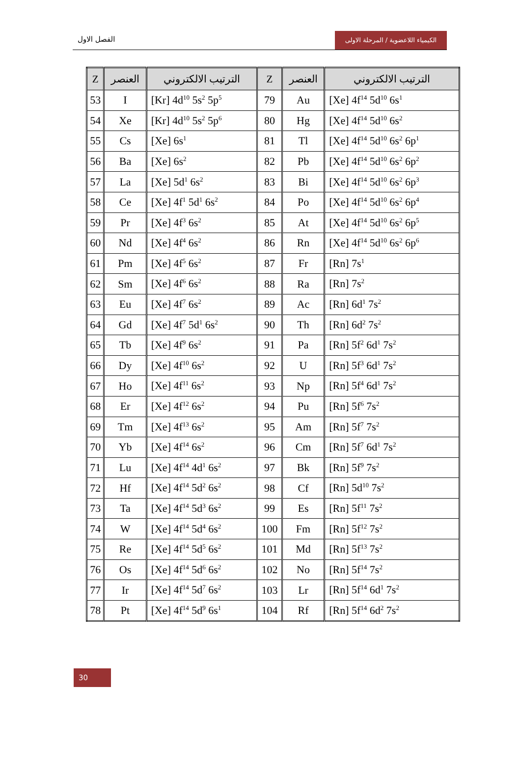الفصل الاول
الكيمياء اللاعضوية / المرحلة الاولى
| Z | العنصر | الترتيب الالكتروني | Z | العنصر | الترتيب الالكتروني |
| --- | --- | --- | --- | --- | --- |
| 53 | I | [Kr] 4d<sup>10</sup> 5s<sup>2</sup> 5p<sup>5</sup> | 79 | Au | [Xe] 4f<sup>14</sup> 5d<sup>10</sup> 6s<sup>1</sup> |
| 54 | Xe | [Kr] 4d<sup>10</sup> 5s<sup>2</sup> 5p<sup>6</sup> | 80 | Hg | [Xe] 4f<sup>14</sup> 5d<sup>10</sup> 6s<sup>2</sup> |
| 55 | Cs | [Xe] 6s<sup>1</sup> | 81 | Tl | [Xe] 4f<sup>14</sup> 5d<sup>10</sup> 6s<sup>2</sup> 6p<sup>1</sup> |
| 56 | Ba | [Xe] 6s<sup>2</sup> | 82 | Pb | [Xe] 4f<sup>14</sup> 5d<sup>10</sup> 6s<sup>2</sup> 6p<sup>2</sup> |
| 57 | La | [Xe] 5d<sup>1</sup> 6s<sup>2</sup> | 83 | Bi | [Xe] 4f<sup>14</sup> 5d<sup>10</sup> 6s<sup>2</sup> 6p<sup>3</sup> |
| 58 | Ce | [Xe] 4f<sup>1</sup> 5d<sup>1</sup> 6s<sup>2</sup> | 84 | Po | [Xe] 4f<sup>14</sup> 5d<sup>10</sup> 6s<sup>2</sup> 6p<sup>4</sup> |
| 59 | Pr | [Xe] 4f<sup>3</sup> 6s<sup>2</sup> | 85 | At | [Xe] 4f<sup>14</sup> 5d<sup>10</sup> 6s<sup>2</sup> 6p<sup>5</sup> |
| 60 | Nd | [Xe] 4f<sup>4</sup> 6s<sup>2</sup> | 86 | Rn | [Xe] 4f<sup>14</sup> 5d<sup>10</sup> 6s<sup>2</sup> 6p<sup>6</sup> |
| 61 | Pm | [Xe] 4f<sup>5</sup> 6s<sup>2</sup> | 87 | Fr | [Rn] 7s<sup>1</sup> |
| 62 | Sm | [Xe] 4f<sup>6</sup> 6s<sup>2</sup> | 88 | Ra | [Rn] 7s<sup>2</sup> |
| 63 | Eu | [Xe] 4f<sup>7</sup> 6s<sup>2</sup> | 89 | Ac | [Rn] 6d<sup>1</sup> 7s<sup>2</sup> |
| 64 | Gd | [Xe] 4f<sup>7</sup> 5d<sup>1</sup> 6s<sup>2</sup> | 90 | Th | [Rn] 6d<sup>2</sup> 7s<sup>2</sup> |
| 65 | Tb | [Xe] 4f<sup>9</sup> 6s<sup>2</sup> | 91 | Pa | [Rn] 5f<sup>2</sup> 6d<sup>1</sup> 7s<sup>2</sup> |
| 66 | Dy | [Xe] 4f<sup>10</sup> 6s<sup>2</sup> | 92 | U | [Rn] 5f<sup>3</sup> 6d<sup>1</sup> 7s<sup>2</sup> |
| 67 | Ho | [Xe] 4f<sup>11</sup> 6s<sup>2</sup> | 93 | Np | [Rn] 5f<sup>4</sup> 6d<sup>1</sup> 7s<sup>2</sup> |
| 68 | Er | [Xe] 4f<sup>12</sup> 6s<sup>2</sup> | 94 | Pu | [Rn] 5f<sup>6</sup> 7s<sup>2</sup> |
| 69 | Tm | [Xe] 4f<sup>13</sup> 6s<sup>2</sup> | 95 | Am | [Rn] 5f<sup>7</sup> 7s<sup>2</sup> |
| 70 | Yb | [Xe] 4f<sup>14</sup> 6s<sup>2</sup> | 96 | Cm | [Rn] 5f<sup>7</sup> 6d<sup>1</sup> 7s<sup>2</sup> |
| 71 | Lu | [Xe] 4f<sup>14</sup> 4d<sup>1</sup> 6s<sup>2</sup> | 97 | Bk | [Rn] 5f<sup>9</sup> 7s<sup>2</sup> |
| 72 | Hf | [Xe] 4f<sup>14</sup> 5d<sup>2</sup> 6s<sup>2</sup> | 98 | Cf | [Rn] 5d<sup>10</sup> 7s<sup>2</sup> |
| 73 | Ta | [Xe] 4f<sup>14</sup> 5d<sup>3</sup> 6s<sup>2</sup> | 99 | Es | [Rn] 5f<sup>11</sup> 7s<sup>2</sup> |
| 74 | W | [Xe] 4f<sup>14</sup> 5d<sup>4</sup> 6s<sup>2</sup> | 100 | Fm | [Rn] 5f<sup>12</sup> 7s<sup>2</sup> |
| 75 | Re | [Xe] 4f<sup>14</sup> 5d<sup>5</sup> 6s<sup>2</sup> | 101 | Md | [Rn] 5f<sup>13</sup> 7s<sup>2</sup> |
| 76 | Os | [Xe] 4f<sup>14</sup> 5d<sup>6</sup> 6s<sup>2</sup> | 102 | No | [Rn] 5f<sup>14</sup> 7s<sup>2</sup> |
| 77 | Ir | [Xe] 4f<sup>14</sup> 5d<sup>7</sup> 6s<sup>2</sup> | 103 | Lr | [Rn] 5f<sup>14</sup> 6d<sup>1</sup> 7s<sup>2</sup> |
| 78 | Pt | [Xe] 4f<sup>14</sup> 5d<sup>9</sup> 6s<sup>1</sup> | 104 | Rf | [Rn] 5f<sup>14</sup> 6d<sup>2</sup> 7s<sup>2</sup> |
30